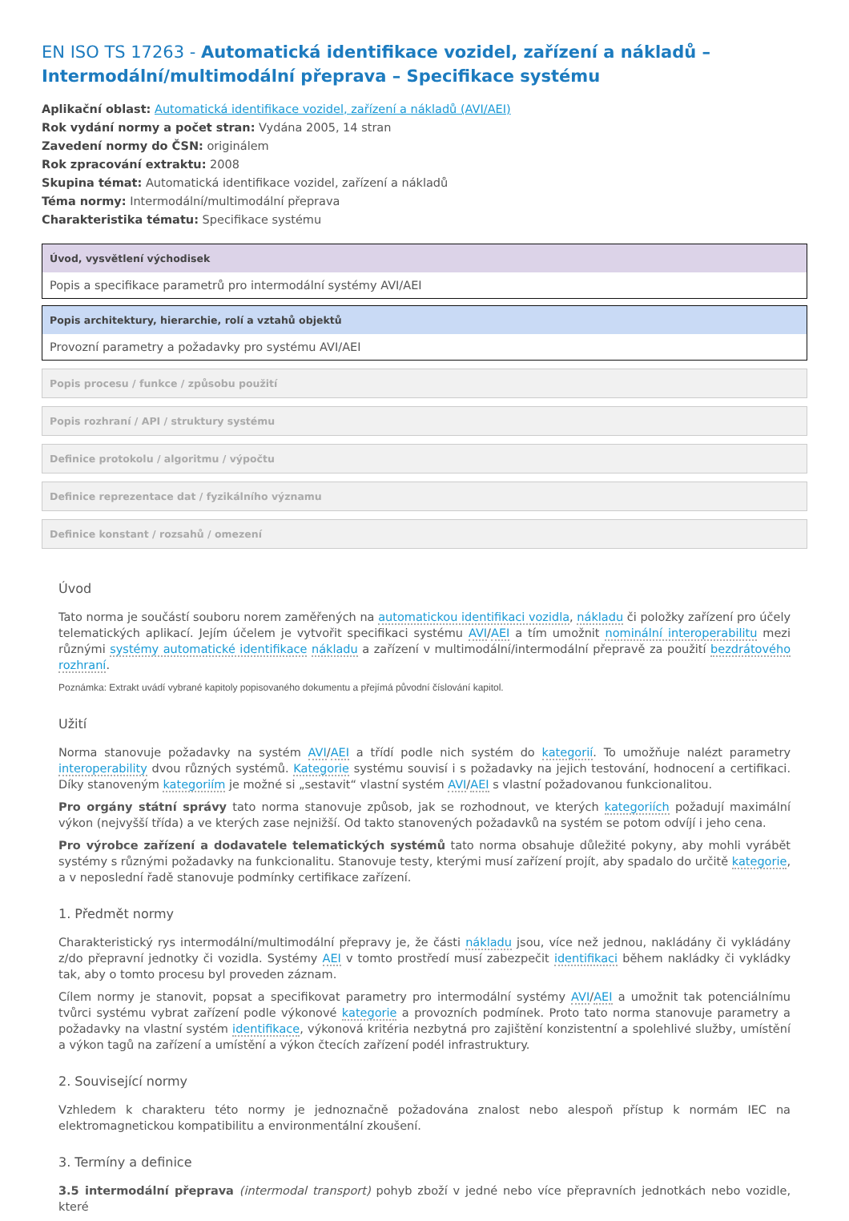EN ISO TS 17263 - Automatická identifikace vozidel, zařízení a nákladů – Intermodální/multimodální přeprava – Specifikace systému
Aplikační oblast: Automatická identifikace vozidel, zařízení a nákladů (AVI/AEI)
Rok vydání normy a počet stran: Vydána 2005, 14 stran
Zavedení normy do ČSN: originálem
Rok zpracování extraktu: 2008
Skupina témat: Automatická identifikace vozidel, zařízení a nákladů
Téma normy: Intermodální/multimodální přeprava
Charakteristika tématu: Specifikace systému
Úvod, vysvětlení východisek
Popis a specifikace parametrů pro intermodální systémy AVI/AEI
Popis architektury, hierarchie, rolí a vztahů objektů
Provozní parametry a požadavky pro systému AVI/AEI
Popis procesu / funkce / způsobu použití
Popis rozhraní / API / struktury systému
Definice protokolu / algoritmu / výpočtu
Definice reprezentace dat / fyzikálního významu
Definice konstant / rozsahů / omezení
Úvod
Tato norma je součástí souboru norem zaměřených na automatickou identifikaci vozidla, nákladu či položky zařízení pro účely telematických aplikací. Jejím účelem je vytvořit specifikaci systému AVI/AEI a tím umožnit nominální interoperabilitu mezi různými systémy automatické identifikace nákladu a zařízení v multimodální/intermodální přepravě za použití bezdrátového rozhraní.
Poznámka: Extrakt uvádí vybrané kapitoly popisovaného dokumentu a přejímá původní číslování kapitol.
Užití
Norma stanovuje požadavky na systém AVI/AEI a třídí podle nich systém do kategorií. To umožňuje nalézt parametry interoperability dvou různých systémů. Kategorie systému souvisí i s požadavky na jejich testování, hodnocení a certifikaci. Díky stanoveným kategoriím je možné si „sestavit“ vlastní systém AVI/AEI s vlastní požadovanou funkcionalitou.
Pro orgány státní správy tato norma stanovuje způsob, jak se rozhodnout, ve kterých kategoriích požadují maximální výkon (nejvyšší třída) a ve kterých zase nejnižší. Od takto stanovených požadavků na systém se potom odvíjí i jeho cena.
Pro výrobce zařízení a dodavatele telematických systémů tato norma obsahuje důležité pokyny, aby mohli vyrábět systémy s různými požadavky na funkcionalitu. Stanovuje testy, kterými musí zařízení projít, aby spadalo do určitě kategorie, a v neposlední řadě stanovuje podmínky certifikace zařízení.
1. Předmět normy
Charakteristický rys intermodální/multimodální přepravy je, že části nákladu jsou, více než jednou, nakládány či vykládány z/do přepravní jednotky či vozidla. Systémy AEI v tomto prostředí musí zabezpečit identifikaci během nakládky či vykládky tak, aby o tomto procesu byl proveden záznam.
Cílem normy je stanovit, popsat a specifikovat parametry pro intermodální systémy AVI/AEI a umožnit tak potenciálnímu tvůrci systému vybrat zařízení podle výkonové kategorie a provozních podmínek. Proto tato norma stanovuje parametry a požadavky na vlastní systém identifikace, výkonová kritéria nezbytná pro zajištění konzistentní a spolehlivé služby, umístění a výkon tagů na zařízení a umístění a výkon čtecích zařízení podél infrastruktury.
2. Související normy
Vzhledem k charakteru této normy je jednoznačně požadována znalost nebo alespoň přístup k normám IEC na elektromagnetickou kompatibilitu a environmentální zkoušení.
3. Termíny a definice
3.5 intermodální přeprava (intermodal transport) pohyb zboží v jedné nebo více přepravních jednotkách nebo vozidle, které